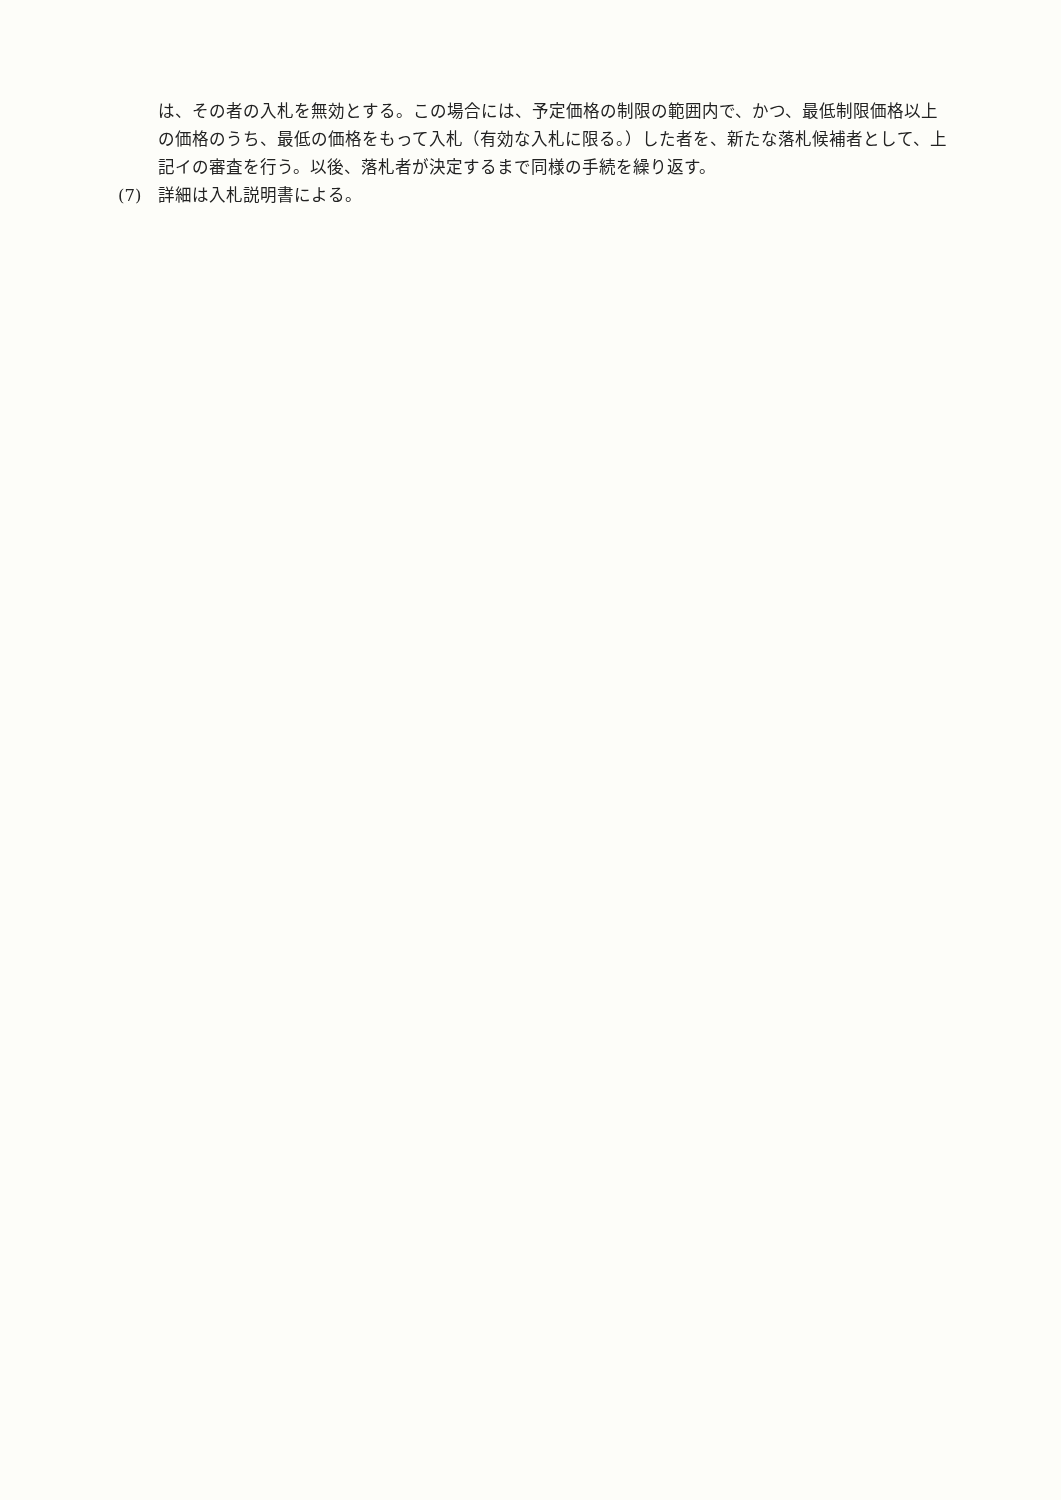は、その者の入札を無効とする。この場合には、予定価格の制限の範囲内で、かつ、最低制限価格以上の価格のうち、最低の価格をもって入札（有効な入札に限る。）した者を、新たな落札候補者として、上記イの審査を行う。以後、落札者が決定するまで同様の手続を繰り返す。
(7) 詳細は入札説明書による。